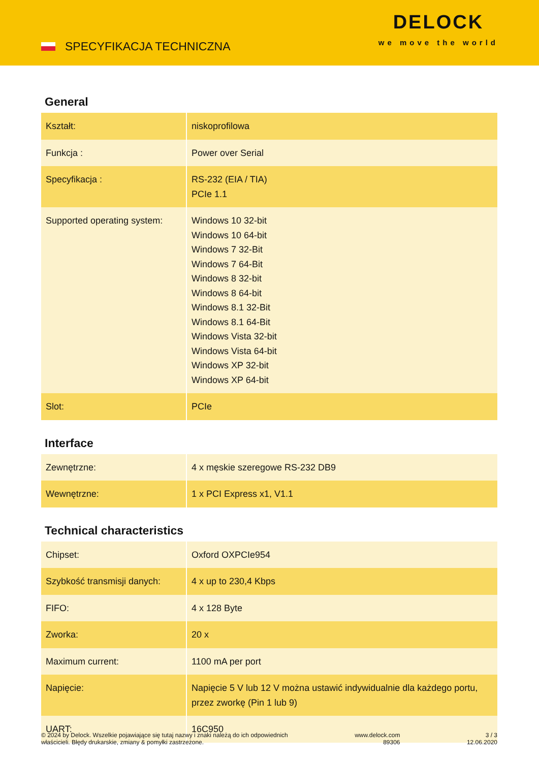SPECYFIKACJA TECHNICZNA
DELOCK
we move the world
General
| Kształt: | niskoprofilowa |
| Funkcja : | Power over Serial |
| Specyfikacja : | RS-232 (EIA / TIA) PCIe 1.1 |
| Supported operating system: | Windows 10 32-bit Windows 10 64-bit Windows 7 32-Bit Windows 7 64-Bit Windows 8 32-bit Windows 8 64-bit Windows 8.1 32-Bit Windows 8.1 64-Bit Windows Vista 32-bit Windows Vista 64-bit Windows XP 32-bit Windows XP 64-bit |
| Slot: | PCIe |
Interface
| Zewnętrzne: | 4 x męskie szeregowe RS-232 DB9 |
| Wewnętrzne: | 1 x PCI Express x1, V1.1 |
Technical characteristics
| Chipset: | Oxford OXPCIe954 |
| Szybkość transmisji danych: | 4 x up to 230,4 Kbps |
| FIFO: | 4 x 128 Byte |
| Zworka: | 20 x |
| Maximum current: | 1100 mA per port |
| Napięcie: | Napięcie 5 V lub 12 V można ustawić indywidualnie dla każdego portu, przez zworkę (Pin 1 lub 9) |
| UART: | 16C950 |
© 2024 by Delock. Wszelkie pojawiające się tutaj nazwy i znaki należą do ich odpowiednich
właścicieli. Błędy drukarskie, zmiany & pomyłki zastrzeżone.
www.delock.com
89306
3 / 3
12.06.2020